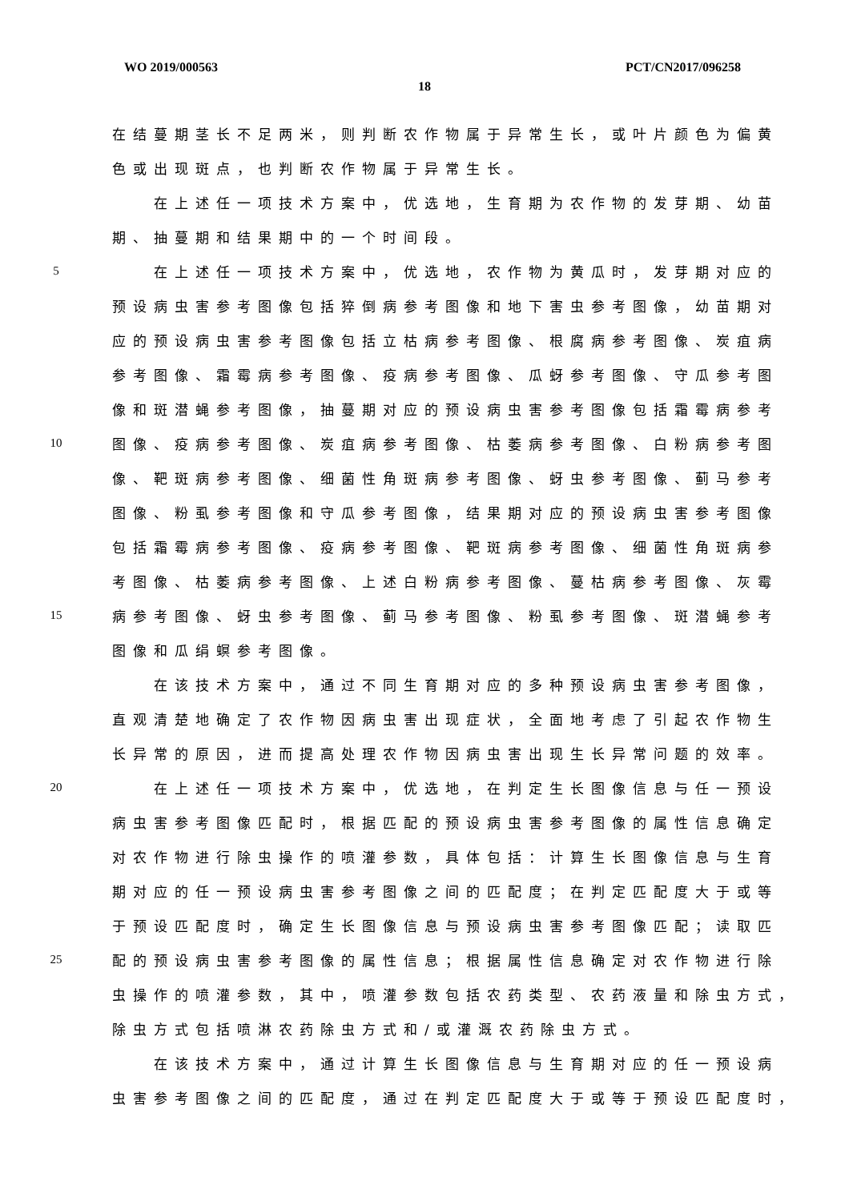WO 2019/000563 PCT/CN2017/096258
18
在结蔓期茎长不足两米，则判断农作物属于异常生长，或叶片颜色为偏黄
色或出现斑点，也判断农作物属于异常生长。
在上述任一项技术方案中，优选地，生育期为农作物的发芽期、幼苗
期、抽蔓期和结果期中的一个时间段。
5 在上述任一项技术方案中，优选地，农作物为黄瓜时，发芽期对应的
预设病虫害参考图像包括猝倒病参考图像和地下害虫参考图像，幼苗期对
应的预设病虫害参考图像包括立枯病参考图像、根腐病参考图像、炭疽病
参考图像、霜霉病参考图像、疫病参考图像、瓜蚜参考图像、守瓜参考图
像和斑潜蝇参考图像，抽蔓期对应的预设病虫害参考图像包括霜霉病参考
10 图像、疫病参考图像、炭疽病参考图像、枯萎病参考图像、白粉病参考图
像、靶斑病参考图像、细菌性角斑病参考图像、蚜虫参考图像、蓟马参考
图像、粉虱参考图像和守瓜参考图像，结果期对应的预设病虫害参考图像
包括霜霉病参考图像、疫病参考图像、靶斑病参考图像、细菌性角斑病参
考图像、枯萎病参考图像、上述白粉病参考图像、蔓枯病参考图像、灰霉
15 病参考图像、蚜虫参考图像、蓟马参考图像、粉虱参考图像、斑潜蝇参考
图像和瓜绢螟参考图像。
在该技术方案中，通过不同生育期对应的多种预设病虫害参考图像，
直观清楚地确定了农作物因病虫害出现症状，全面地考虑了引起农作物生
长异常的原因，进而提高处理农作物因病虫害出现生长异常问题的效率。
20 在上述任一项技术方案中，优选地，在判定生长图像信息与任一预设
病虫害参考图像匹配时，根据匹配的预设病虫害参考图像的属性信息确定
对农作物进行除虫操作的喷灌参数，具体包括：计算生长图像信息与生育
期对应的任一预设病虫害参考图像之间的匹配度；在判定匹配度大于或等
于预设匹配度时，确定生长图像信息与预设病虫害参考图像匹配；读取匹
25 配的预设病虫害参考图像的属性信息；根据属性信息确定对农作物进行除
虫操作的喷灌参数，其中，喷灌参数包括农药类型、农药液量和除虫方式，
除虫方式包括喷淋农药除虫方式和/或灌溉农药除虫方式。
在该技术方案中，通过计算生长图像信息与生育期对应的任一预设病
虫害参考图像之间的匹配度，通过在判定匹配度大于或等于预设匹配度时，